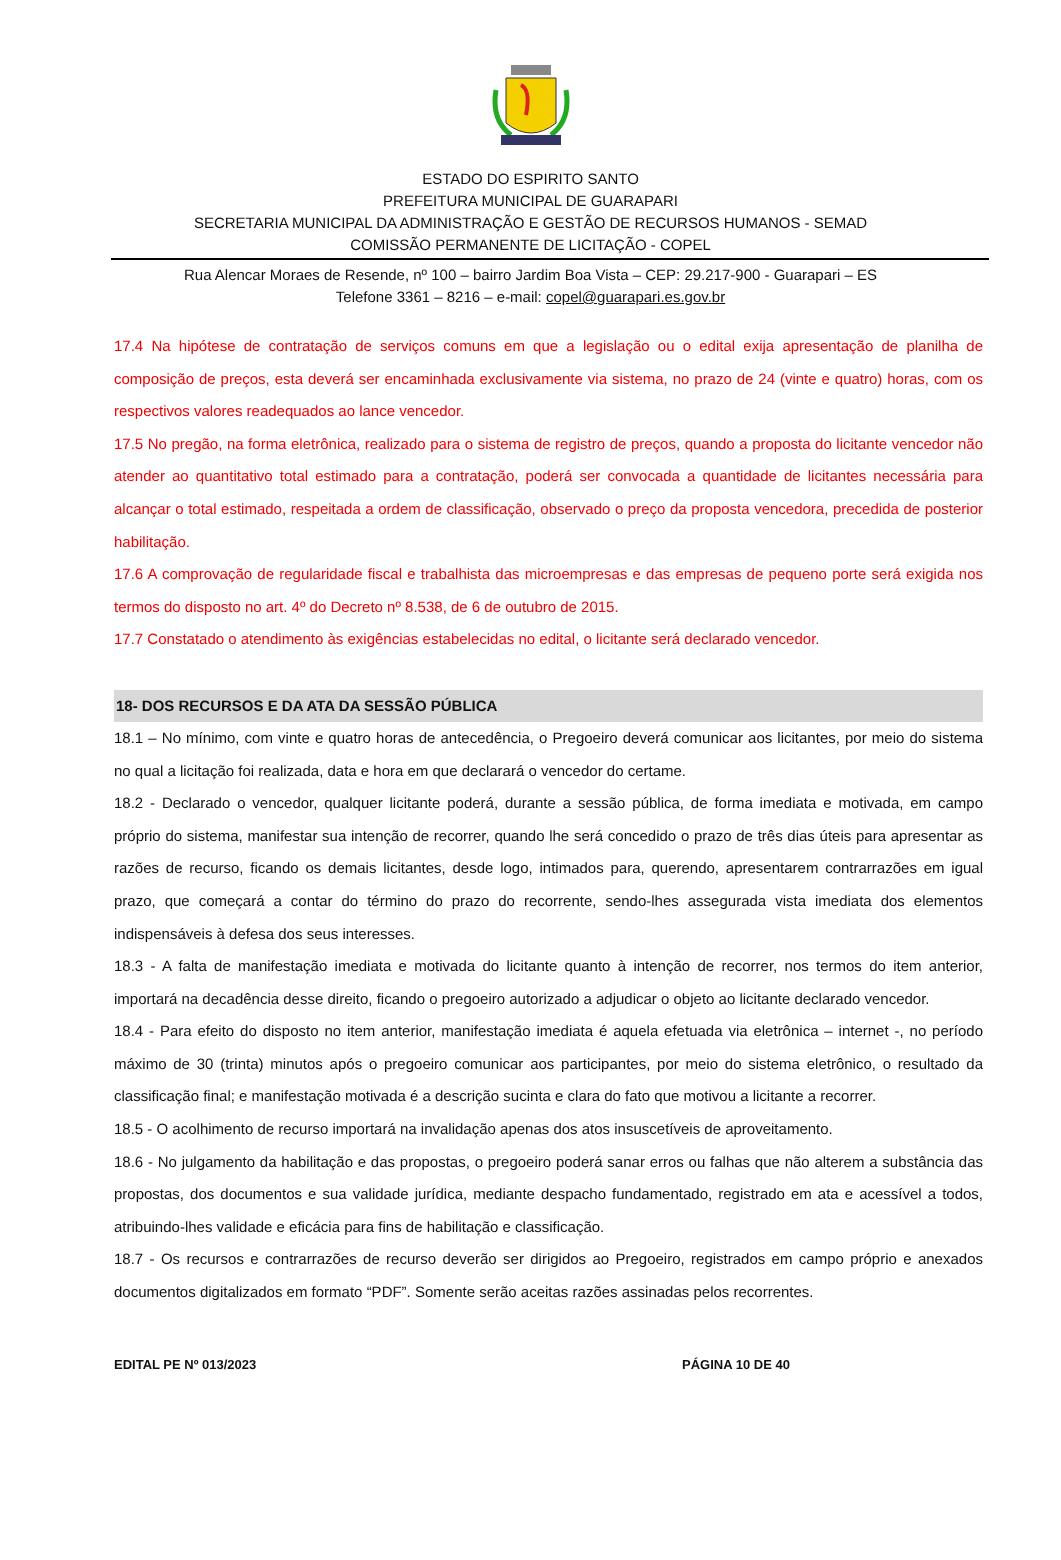ESTADO DO ESPIRITO SANTO
PREFEITURA MUNICIPAL DE GUARAPARI
SECRETARIA MUNICIPAL DA ADMINISTRAÇÃO E GESTÃO DE RECURSOS HUMANOS - SEMAD
COMISSÃO PERMANENTE DE LICITAÇÃO - COPEL
Rua Alencar Moraes de Resende, nº 100 – bairro Jardim Boa Vista – CEP: 29.217-900 - Guarapari – ES
Telefone 3361 – 8216 – e-mail: copel@guarapari.es.gov.br
17.4 Na hipótese de contratação de serviços comuns em que a legislação ou o edital exija apresentação de planilha de composição de preços, esta deverá ser encaminhada exclusivamente via sistema, no prazo de 24 (vinte e quatro) horas, com os respectivos valores readequados ao lance vencedor.
17.5 No pregão, na forma eletrônica, realizado para o sistema de registro de preços, quando a proposta do licitante vencedor não atender ao quantitativo total estimado para a contratação, poderá ser convocada a quantidade de licitantes necessária para alcançar o total estimado, respeitada a ordem de classificação, observado o preço da proposta vencedora, precedida de posterior habilitação.
17.6 A comprovação de regularidade fiscal e trabalhista das microempresas e das empresas de pequeno porte será exigida nos termos do disposto no art. 4º do Decreto nº 8.538, de 6 de outubro de 2015.
17.7 Constatado o atendimento às exigências estabelecidas no edital, o licitante será declarado vencedor.
18- DOS RECURSOS E DA ATA DA SESSÃO PÚBLICA
18.1 – No mínimo, com vinte e quatro horas de antecedência, o Pregoeiro deverá comunicar aos licitantes, por meio do sistema no qual a licitação foi realizada, data e hora em que declarará o vencedor do certame.
18.2 - Declarado o vencedor, qualquer licitante poderá, durante a sessão pública, de forma imediata e motivada, em campo próprio do sistema, manifestar sua intenção de recorrer, quando lhe será concedido o prazo de três dias úteis para apresentar as razões de recurso, ficando os demais licitantes, desde logo, intimados para, querendo, apresentarem contrarrazões em igual prazo, que começará a contar do término do prazo do recorrente, sendo-lhes assegurada vista imediata dos elementos indispensáveis à defesa dos seus interesses.
18.3 - A falta de manifestação imediata e motivada do licitante quanto à intenção de recorrer, nos termos do item anterior, importará na decadência desse direito, ficando o pregoeiro autorizado a adjudicar o objeto ao licitante declarado vencedor.
18.4 - Para efeito do disposto no item anterior, manifestação imediata é aquela efetuada via eletrônica – internet -, no período máximo de 30 (trinta) minutos após o pregoeiro comunicar aos participantes, por meio do sistema eletrônico, o resultado da classificação final; e manifestação motivada é a descrição sucinta e clara do fato que motivou a licitante a recorrer.
18.5 - O acolhimento de recurso importará na invalidação apenas dos atos insuscetíveis de aproveitamento.
18.6 - No julgamento da habilitação e das propostas, o pregoeiro poderá sanar erros ou falhas que não alterem a substância das propostas, dos documentos e sua validade jurídica, mediante despacho fundamentado, registrado em ata e acessível a todos, atribuindo-lhes validade e eficácia para fins de habilitação e classificação.
18.7 - Os recursos e contrarrazões de recurso deverão ser dirigidos ao Pregoeiro, registrados em campo próprio e anexados documentos digitalizados em formato “PDF”. Somente serão aceitas razões assinadas pelos recorrentes.
EDITAL PE Nº 013/2023 PÁGINA 10 DE 40